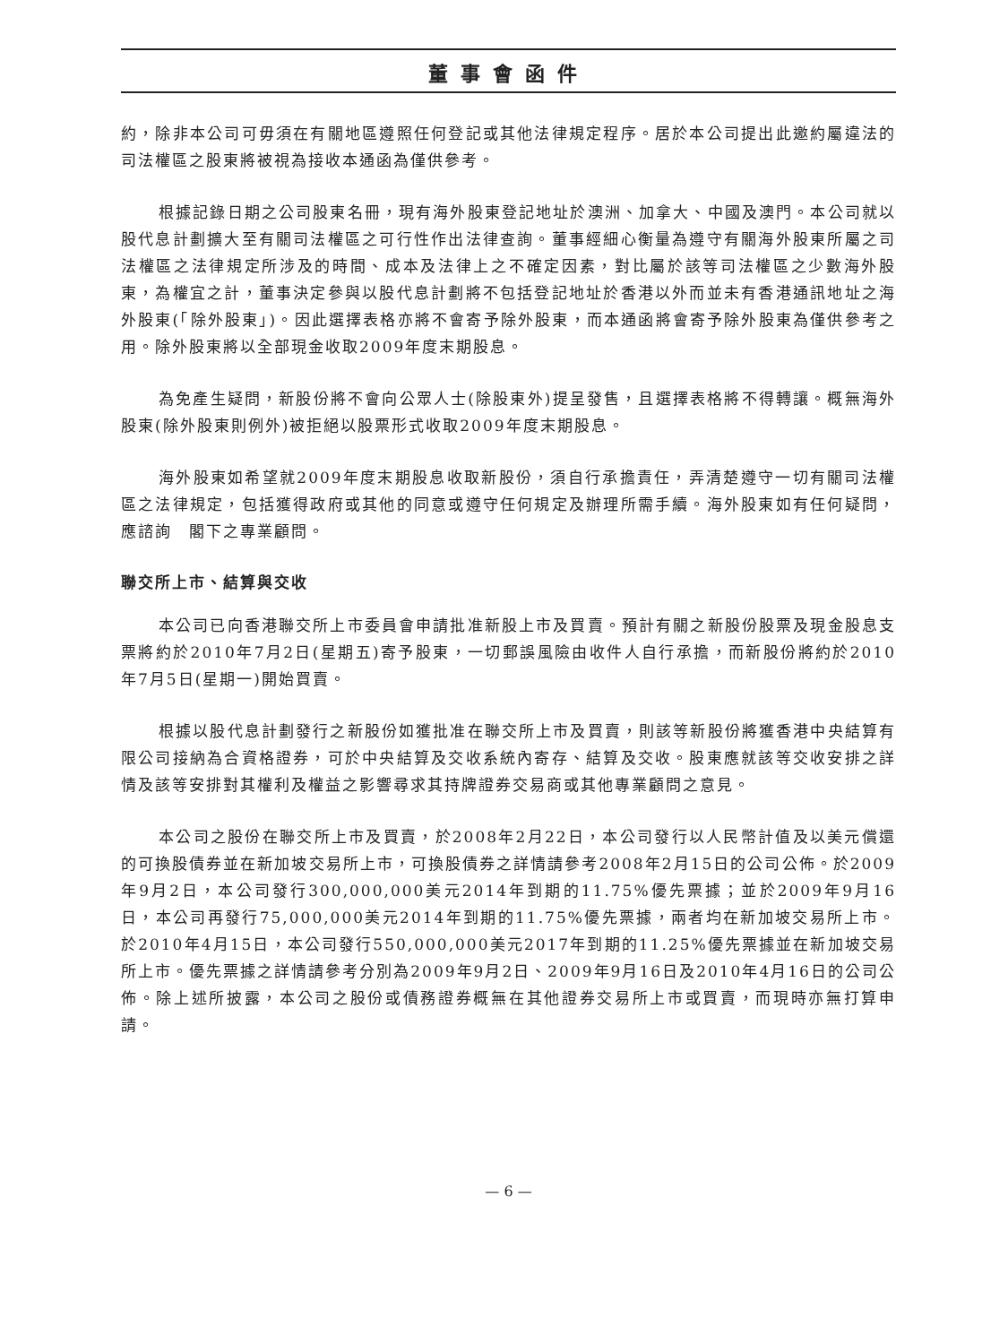董事會函件
約，除非本公司可毋須在有關地區遵照任何登記或其他法律規定程序。居於本公司提出此邀約屬違法的司法權區之股東將被視為接收本通函為僅供參考。
根據記錄日期之公司股東名冊，現有海外股東登記地址於澳洲、加拿大、中國及澳門。本公司就以股代息計劃擴大至有關司法權區之可行性作出法律查詢。董事經細心衡量為遵守有關海外股東所屬之司法權區之法律規定所涉及的時間、成本及法律上之不確定因素，對比屬於該等司法權區之少數海外股東，為權宜之計，董事決定參與以股代息計劃將不包括登記地址於香港以外而並未有香港通訊地址之海外股東(「除外股東」)。因此選擇表格亦將不會寄予除外股東，而本通函將會寄予除外股東為僅供參考之用。除外股東將以全部現金收取2009年度末期股息。
為免產生疑問，新股份將不會向公眾人士(除股東外)提呈發售，且選擇表格將不得轉讓。概無海外股東(除外股東則例外)被拒絕以股票形式收取2009年度末期股息。
海外股東如希望就2009年度末期股息收取新股份，須自行承擔責任，弄清楚遵守一切有關司法權區之法律規定，包括獲得政府或其他的同意或遵守任何規定及辦理所需手續。海外股東如有任何疑問，應諮詢　閣下之專業顧問。
聯交所上市、結算與交收
本公司已向香港聯交所上市委員會申請批准新股上市及買賣。預計有關之新股份股票及現金股息支票將約於2010年7月2日(星期五)寄予股東，一切郵誤風險由收件人自行承擔，而新股份將約於2010年7月5日(星期一)開始買賣。
根據以股代息計劃發行之新股份如獲批准在聯交所上市及買賣，則該等新股份將獲香港中央結算有限公司接納為合資格證券，可於中央結算及交收系統內寄存、結算及交收。股東應就該等交收安排之詳情及該等安排對其權利及權益之影響尋求其持牌證券交易商或其他專業顧問之意見。
本公司之股份在聯交所上市及買賣，於2008年2月22日，本公司發行以人民幣計值及以美元償還的可換股債券並在新加坡交易所上市，可換股債券之詳情請參考2008年2月15日的公司公佈。於2009年9月2日，本公司發行300,000,000美元2014年到期的11.75%優先票據；並於2009年9月16日，本公司再發行75,000,000美元2014年到期的11.75%優先票據，兩者均在新加坡交易所上市。於2010年4月15日，本公司發行550,000,000美元2017年到期的11.25%優先票據並在新加坡交易所上市。優先票據之詳情請參考分別為2009年9月2日、2009年9月16日及2010年4月16日的公司公佈。除上述所披露，本公司之股份或債務證券概無在其他證券交易所上市或買賣，而現時亦無打算申請。
— 6 —